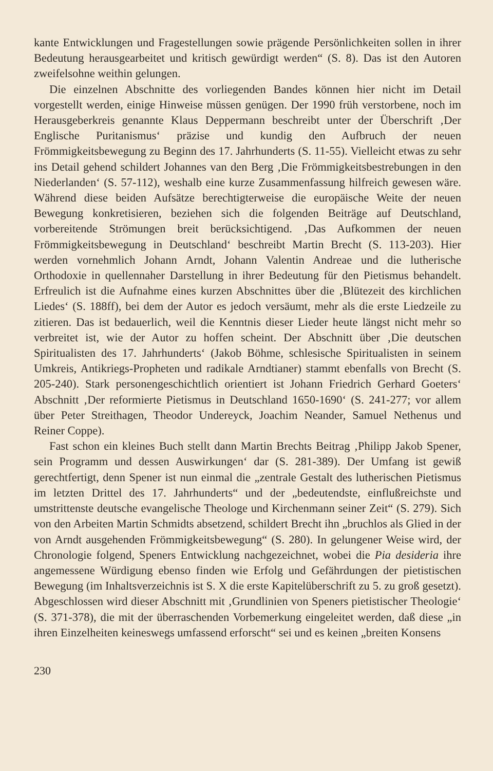kante Entwicklungen und Fragestellungen sowie prägende Persönlichkeiten sollen in ihrer Bedeutung herausgearbeitet und kritisch gewürdigt werden“ (S. 8). Das ist den Autoren zweifelsohne weithin gelungen.
Die einzelnen Abschnitte des vorliegenden Bandes können hier nicht im Detail vorgestellt werden, einige Hinweise müssen genügen. Der 1990 früh verstorbene, noch im Herausgeberkreis genannte Klaus Deppermann beschreibt unter der Überschrift ‚Der Englische Puritanismus‘ präzise und kundig den Aufbruch der neuen Frömmigkeitsbewegung zu Beginn des 17. Jahrhunderts (S. 11-55). Vielleicht etwas zu sehr ins Detail gehend schildert Johannes van den Berg ‚Die Frömmigkeitsbestrebungen in den Niederlanden‘ (S. 57-112), weshalb eine kurze Zusammenfassung hilfreich gewesen wäre. Während diese beiden Aufsätze berechtigterweise die europäische Weite der neuen Bewegung konkretisieren, beziehen sich die folgenden Beiträge auf Deutschland, vorbereitende Strömungen breit berücksichtigend. ‚Das Aufkommen der neuen Frömmigkeitsbewegung in Deutschland‘ beschreibt Martin Brecht (S. 113-203). Hier werden vornehmlich Johann Arndt, Johann Valentin Andreae und die lutherische Orthodoxie in quellennaher Darstellung in ihrer Bedeutung für den Pietismus behandelt. Erfreulich ist die Aufnahme eines kurzen Abschnittes über die ‚Blütezeit des kirchlichen Liedes‘ (S. 188ff), bei dem der Autor es jedoch versäumt, mehr als die erste Liedzeile zu zitieren. Das ist bedauerlich, weil die Kenntnis dieser Lieder heute längst nicht mehr so verbreitet ist, wie der Autor zu hoffen scheint. Der Abschnitt über ‚Die deutschen Spiritualisten des 17. Jahrhunderts‘ (Jakob Böhme, schlesische Spiritualisten in seinem Umkreis, Antikriegs-Propheten und radikale Arndtianer) stammt ebenfalls von Brecht (S. 205-240). Stark personengeschichtlich orientiert ist Johann Friedrich Gerhard Goeters‘ Abschnitt ‚Der reformierte Pietismus in Deutschland 1650-1690‘ (S. 241-277; vor allem über Peter Streithagen, Theodor Undereyck, Joachim Neander, Samuel Nethenus und Reiner Coppe).
Fast schon ein kleines Buch stellt dann Martin Brechts Beitrag ‚Philipp Jakob Spener, sein Programm und dessen Auswirkungen‘ dar (S. 281-389). Der Umfang ist gewiß gerechtfertigt, denn Spener ist nun einmal die „zentrale Gestalt des lutherischen Pietismus im letzten Drittel des 17. Jahrhunderts“ und der „bedeutendste, einflußreichste und umstrittenste deutsche evangelische Theologe und Kirchenmann seiner Zeit“ (S. 279). Sich von den Arbeiten Martin Schmidts absetzend, schildert Brecht ihn „bruchlos als Glied in der von Arndt ausgehenden Frömmigkeitsbewegung“ (S. 280). In gelungener Weise wird, der Chronologie folgend, Speners Entwicklung nachgezeichnet, wobei die Pia desideria ihre angemessene Würdigung ebenso finden wie Erfolg und Gefährdungen der pietistischen Bewegung (im Inhaltsverzeichnis ist S. X die erste Kapitelüberschrift zu 5. zu groß gesetzt). Abgeschlossen wird dieser Abschnitt mit ‚Grundlinien von Speners pietistischer Theologie‘ (S. 371-378), die mit der überraschenden Vorbemerkung eingeleitet werden, daß diese „in ihren Einzelheiten keineswegs umfassend erforscht“ sei und es keinen „breiten Konsens
230